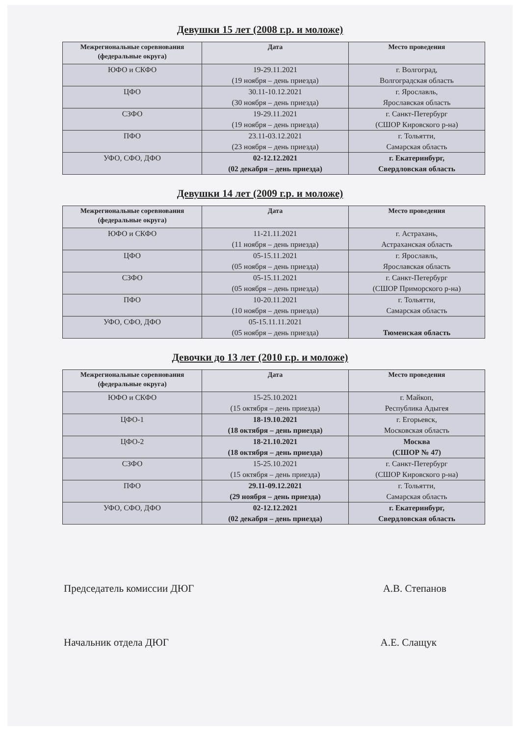Девушки 15 лет (2008 г.р. и моложе)
| Межрегиональные соревнования (федеральные округа) | Дата | Место проведения |
| --- | --- | --- |
| ЮФО и СКФО | 19-29.11.2021 (19 ноября – день приезда) | г. Волгоград, Волгоградская область |
| ЦФО | 30.11-10.12.2021 (30 ноября – день приезда) | г. Ярославль, Ярославская область |
| СЗФО | 19-29.11.2021 (19 ноября – день приезда) | г. Санкт-Петербург (СШОР Кировского р-на) |
| ПФО | 23.11-03.12.2021 (23 ноября – день приезда) | г. Тольятти, Самарская область |
| УФО, СФО, ДФО | 02-12.12.2021 (02 декабря – день приезда) | г. Екатеринбург, Свердловская область |
Девушки 14 лет (2009 г.р. и моложе)
| Межрегиональные соревнования (федеральные округа) | Дата | Место проведения |
| --- | --- | --- |
| ЮФО и СКФО | 11-21.11.2021 (11 ноября – день приезда) | г. Астрахань, Астраханская область |
| ЦФО | 05-15.11.2021 (05 ноября – день приезда) | г. Ярославль, Ярославская область |
| СЗФО | 05-15.11.2021 (05 ноября – день приезда) | г. Санкт-Петербург (СШОР Приморского р-на) |
| ПФО | 10-20.11.2021 (10 ноября – день приезда) | г. Тольятти, Самарская область |
| УФО, СФО, ДФО | 05-15.11.11.2021 (05 ноября – день приезда) | Тюменская область |
Девочки до 13 лет (2010 г.р. и моложе)
| Межрегиональные соревнования (федеральные округа) | Дата | Место проведения |
| --- | --- | --- |
| ЮФО и СКФО | 15-25.10.2021 (15 октября – день приезда) | г. Майкоп, Республика Адыгея |
| ЦФО-1 | 18-19.10.2021 (18 октября – день приезда) | г. Егорьевск, Московская область |
| ЦФО-2 | 18-21.10.2021 (18 октября – день приезда) | Москва (СШОР № 47) |
| СЗФО | 15-25.10.2021 (15 октября – день приезда) | г. Санкт-Петербург (СШОР Кировского р-на) |
| ПФО | 29.11-09.12.2021 (29 ноября – день приезда) | г. Тольятти, Самарская область |
| УФО, СФО, ДФО | 02-12.12.2021 (02 декабря – день приезда) | г. Екатеринбург, Свердловская область |
Председатель комиссии ДЮГ А.В. Степанов
Начальник отдела ДЮГ А.Е. Слащук